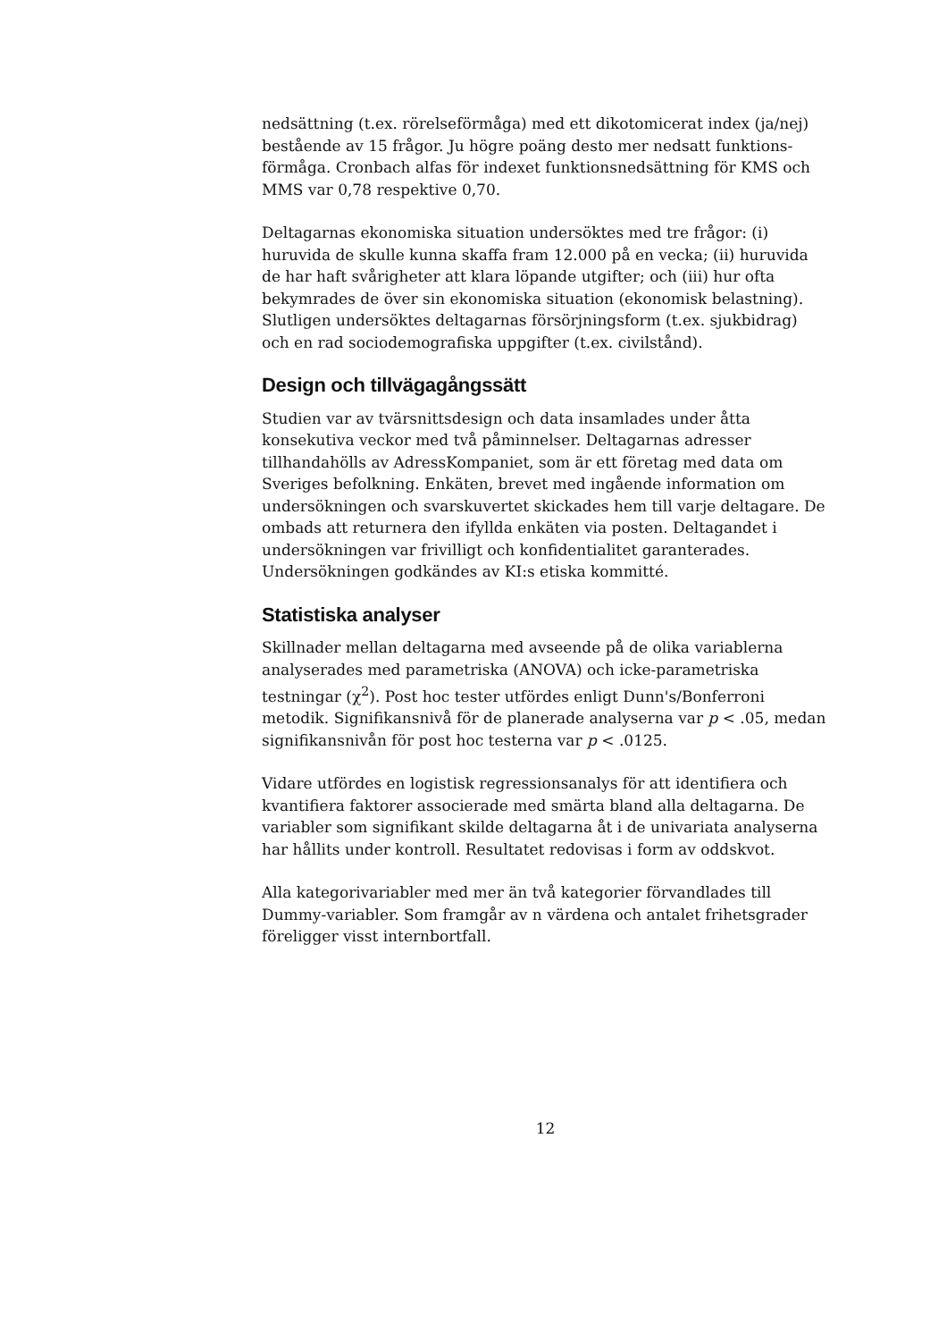nedsättning (t.ex. rörelseförmåga) med ett dikotomicerat index (ja/nej) bestående av 15 frågor. Ju högre poäng desto mer nedsatt funktions-förmåga. Cronbach alfas för indexet funktionsnedsättning för KMS och MMS var 0,78 respektive 0,70.
Deltagarnas ekonomiska situation undersöktes med tre frågor: (i) huruvida de skulle kunna skaffa fram 12.000 på en vecka; (ii) huruvida de har haft svårigheter att klara löpande utgifter; och (iii) hur ofta bekymrades de över sin ekonomiska situation (ekonomisk belastning). Slutligen undersöktes deltagarnas försörjningsform (t.ex. sjukbidrag) och en rad sociodemografiska uppgifter (t.ex. civilstånd).
Design och tillvägagångssätt
Studien var av tvärsnittsdesign och data insamlades under åtta konsekutiva veckor med två påminnelser. Deltagarnas adresser tillhandahölls av AdressKompaniet, som är ett företag med data om Sveriges befolkning. Enkäten, brevet med ingående information om undersökningen och svarskuvertet skickades hem till varje deltagare. De ombads att returnera den ifyllda enkäten via posten. Deltagandet i undersökningen var frivilligt och konfidentialitet garanterades. Undersökningen godkändes av KI:s etiska kommitté.
Statistiska analyser
Skillnader mellan deltagarna med avseende på de olika variablerna analyserades med parametriska (ANOVA) och icke-parametriska testningar (χ<sup>2</sup>). Post hoc tester utfördes enligt Dunn's/Bonferroni metodik. Signifikansnivå för de planerade analyserna var p < .05, medan signifikansnivån för post hoc testerna var p < .0125.
Vidare utfördes en logistisk regressionsanalys för att identifiera och kvantifiera faktorer associerade med smärta bland alla deltagarna. De variabler som signifikant skilde deltagarna åt i de univariata analyserna har hållits under kontroll. Resultatet redovisas i form av oddskvot.
Alla kategorivariabler med mer än två kategorier förvandlades till Dummy-variabler. Som framgår av n värdena och antalet frihetsgrader föreligger visst internbortfall.
12